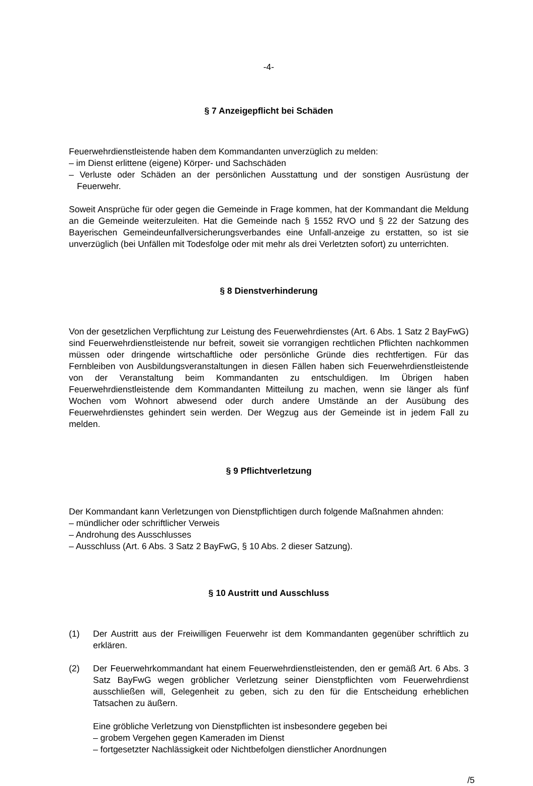-4-
§ 7 Anzeigepflicht bei Schäden
Feuerwehrdienstleistende haben dem Kommandanten unverzüglich zu melden:
– im Dienst erlittene (eigene) Körper- und Sachschäden
– Verluste oder Schäden an der persönlichen Ausstattung und der sonstigen Ausrüstung der Feuerwehr.
Soweit Ansprüche für oder gegen die Gemeinde in Frage kommen, hat der Kommandant die Meldung an die Gemeinde weiterzuleiten. Hat die Gemeinde nach § 1552 RVO und § 22 der Satzung des Bayerischen Gemeindeunfallversicherungsverbandes eine Unfall-anzeige zu erstatten, so ist sie unverzüglich (bei Unfällen mit Todesfolge oder mit mehr als drei Verletzten sofort) zu unterrichten.
§ 8 Dienstverhinderung
Von der gesetzlichen Verpflichtung zur Leistung des Feuerwehrdienstes (Art. 6 Abs. 1 Satz 2 BayFwG) sind Feuerwehrdienstleistende nur befreit, soweit sie vorrangigen rechtlichen Pflichten nachkommen müssen oder dringende wirtschaftliche oder persönliche Gründe dies rechtfertigen. Für das Fernbleiben von Ausbildungsveranstaltungen in diesen Fällen haben sich Feuerwehrdienstleistende von der Veranstaltung beim Kommandanten zu entschuldigen. Im Übrigen haben Feuerwehrdienstleistende dem Kommandanten Mitteilung zu machen, wenn sie länger als fünf Wochen vom Wohnort abwesend oder durch andere Umstände an der Ausübung des Feuerwehrdienstes gehindert sein werden. Der Wegzug aus der Gemeinde ist in jedem Fall zu melden.
§ 9 Pflichtverletzung
Der Kommandant kann Verletzungen von Dienstpflichtigen durch folgende Maßnahmen ahnden:
– mündlicher oder schriftlicher Verweis
– Androhung des Ausschlusses
– Ausschluss (Art. 6 Abs. 3 Satz 2 BayFwG, § 10 Abs. 2 dieser Satzung).
§ 10 Austritt und Ausschluss
(1) Der Austritt aus der Freiwilligen Feuerwehr ist dem Kommandanten gegenüber schriftlich zu erklären.
(2) Der Feuerwehrkommandant hat einem Feuerwehrdienstleistenden, den er gemäß Art. 6 Abs. 3 Satz BayFwG wegen gröblicher Verletzung seiner Dienstpflichten vom Feuerwehrdienst ausschließen will, Gelegenheit zu geben, sich zu den für die Entscheidung erheblichen Tatsachen zu äußern.
Eine gröbliche Verletzung von Dienstpflichten ist insbesondere gegeben bei
– grobem Vergehen gegen Kameraden im Dienst
– fortgesetzter Nachlässigkeit oder Nichtbefolgen dienstlicher Anordnungen
/5